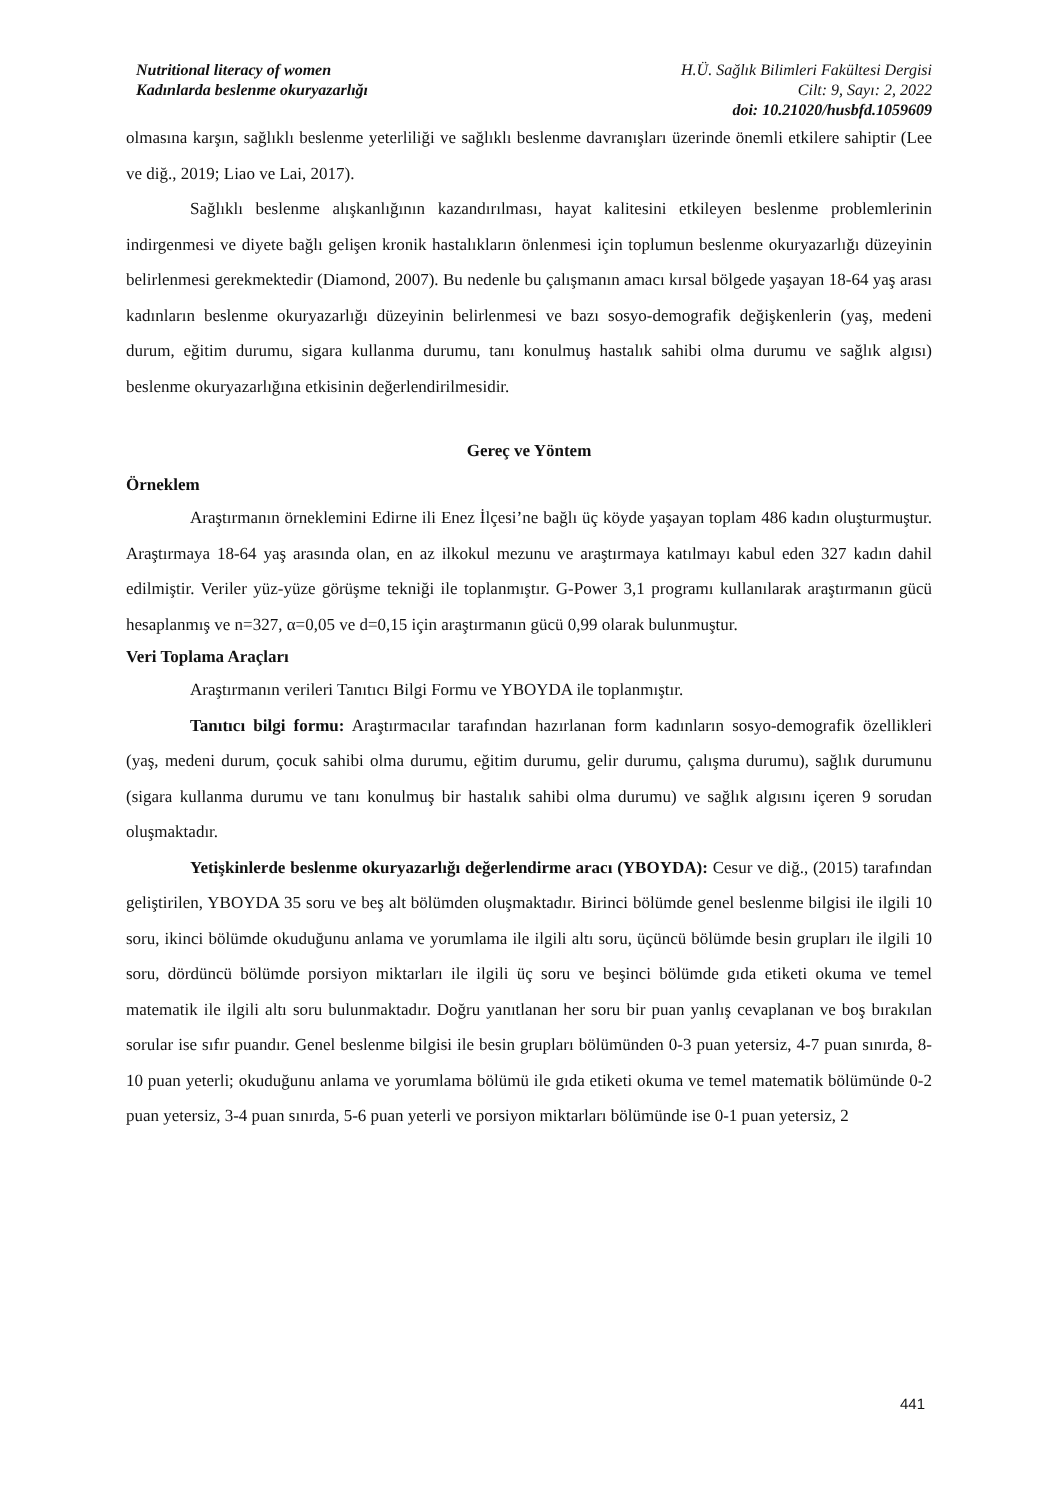Nutritional literacy of women
Kadınlarda beslenme okuryazarlığı
H.Ü. Sağlık Bilimleri Fakültesi Dergisi
Cilt: 9, Sayı: 2, 2022
doi: 10.21020/husbfd.1059609
olmasına karşın, sağlıklı beslenme yeterliliği ve sağlıklı beslenme davranışları üzerinde önemli etkilere sahiptir (Lee ve diğ., 2019; Liao ve Lai, 2017).
Sağlıklı beslenme alışkanlığının kazandırılması, hayat kalitesini etkileyen beslenme problemlerinin indirgenmesi ve diyete bağlı gelişen kronik hastalıkların önlenmesi için toplumun beslenme okuryazarlığı düzeyinin belirlenmesi gerekmektedir (Diamond, 2007). Bu nedenle bu çalışmanın amacı kırsal bölgede yaşayan 18-64 yaş arası kadınların beslenme okuryazarlığı düzeyinin belirlenmesi ve bazı sosyo-demografik değişkenlerin (yaş, medeni durum, eğitim durumu, sigara kullanma durumu, tanı konulmuş hastalık sahibi olma durumu ve sağlık algısı) beslenme okuryazarlığına etkisinin değerlendirilmesidir.
Gereç ve Yöntem
Örneklem
Araştırmanın örneklemini Edirne ili Enez İlçesi’ne bağlı üç köyde yaşayan toplam 486 kadın oluşturmuştur. Araştırmaya 18-64 yaş arasında olan, en az ilkokul mezunu ve araştırmaya katılmayı kabul eden 327 kadın dahil edilmiştir. Veriler yüz-yüze görüşme tekniği ile toplanmıştır. G-Power 3,1 programı kullanılarak araştırmanın gücü hesaplanmış ve n=327, α=0,05 ve d=0,15 için araştırmanın gücü 0,99 olarak bulunmuştur.
Veri Toplama Araçları
Araştırmanın verileri Tanıtıcı Bilgi Formu ve YBOYDA ile toplanmıştır.
Tanıtıcı bilgi formu: Araştırmacılar tarafından hazırlanan form kadınların sosyo-demografik özellikleri (yaş, medeni durum, çocuk sahibi olma durumu, eğitim durumu, gelir durumu, çalışma durumu), sağlık durumunu (sigara kullanma durumu ve tanı konulmuş bir hastalık sahibi olma durumu) ve sağlık algısını içeren 9 sorudan oluşmaktadır.
Yetişkinlerde beslenme okuryazarlığı değerlendirme aracı (YBOYDA): Cesur ve diğ., (2015) tarafından geliştirilen, YBOYDA 35 soru ve beş alt bölümden oluşmaktadır. Birinci bölümde genel beslenme bilgisi ile ilgili 10 soru, ikinci bölümde okuduğunu anlama ve yorumlama ile ilgili altı soru, üçüncü bölümde besin grupları ile ilgili 10 soru, dördüncü bölümde porsiyon miktarları ile ilgili üç soru ve beşinci bölümde gıda etiketi okuma ve temel matematik ile ilgili altı soru bulunmaktadır. Doğru yanıtlanan her soru bir puan yanlış cevaplanan ve boş bırakılan sorular ise sıfır puandır. Genel beslenme bilgisi ile besin grupları bölümünden 0-3 puan yetersiz, 4-7 puan sınırda, 8-10 puan yeterli; okuduğunu anlama ve yorumlama bölümü ile gıda etiketi okuma ve temel matematik bölümünde 0-2 puan yetersiz, 3-4 puan sınırda, 5-6 puan yeterli ve porsiyon miktarları bölümünde ise 0-1 puan yetersiz, 2
441